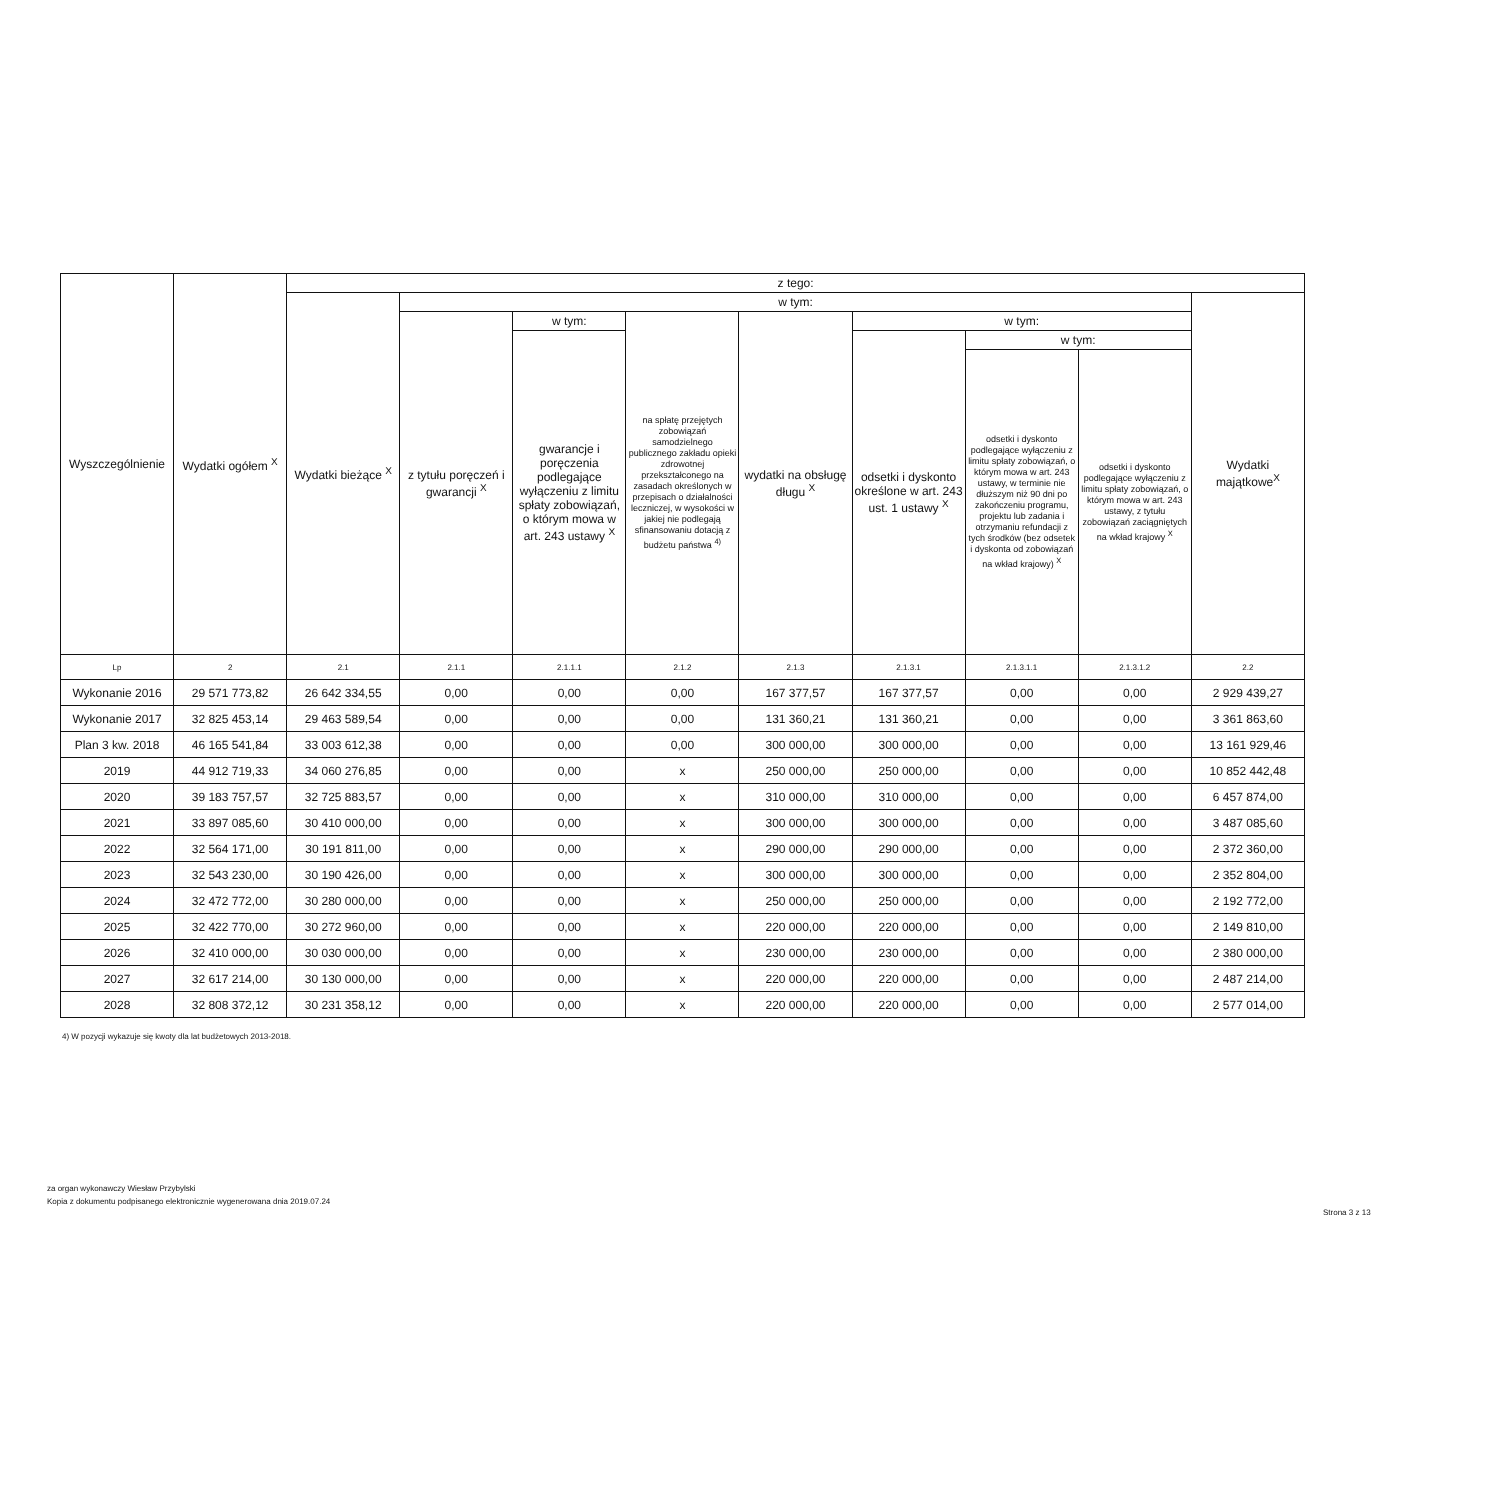| Wyszczególnienie | Wydatki ogółem <sup>X</sup> | z tego: | | | | | | | | |
| --- | --- | --- | --- | --- | --- | --- | --- | --- | --- | --- |
| | | Wydatki bieżące <sup>X</sup> | w tym: | | | | | | | Wydatki majątkowe<sup>X</sup> |
| | | | z tytułu poręczeń i gwarancji <sup>X</sup> | w tym: | na spłatę przejętych zobowiązań samodzielnego publicznego zakładu opieki zdrowotnej przekształconego na zasadach określonych w przepisach o działalności leczniczej, w wysokości w jakiej nie podlegają sfinansowaniu dotacją z budżetu państwa <sup>4)</sup> | wydatki na obsługę długu <sup>X</sup> | w tym: | | | |
| | | | | gwarancje i poręczenia podlegające wyłączeniu z limitu spłaty zobowiązań, o którym mowa w art. 243 ustawy <sup>X</sup> | | | odsetki i dyskonto określone w art. 243 ust. 1 ustawy <sup>X</sup> | w tym: | | |
| | | | | | | | | odsetki i dyskonto podlegające wyłączeniu z limitu spłaty zobowiązań, o którym mowa w art. 243 ustawy, w terminie nie dłuższym niż 90 dni po zakończeniu programu, projektu lub zadania i otrzymaniu refundacji z tych środków (bez odsetek i dyskonta od zobowiązań na wkład krajowy) <sup>X</sup> | odsetki i dyskonto podlegające wyłączeniu z limitu spłaty zobowiązań, o którym mowa w art. 243 ustawy, z tytułu zobowiązań zaciągniętych na wkład krajowy <sup>X</sup> | |
| Lp | 2 | 2.1 | 2.1.1 | 2.1.1.1 | 2.1.2 | 2.1.3 | 2.1.3.1 | 2.1.3.1.1 | 2.1.3.1.2 | 2.2 |
| Wykonanie 2016 | 29 571 773,82 | 26 642 334,55 | 0,00 | 0,00 | 0,00 | 167 377,57 | 167 377,57 | 0,00 | 0,00 | 2 929 439,27 |
| Wykonanie 2017 | 32 825 453,14 | 29 463 589,54 | 0,00 | 0,00 | 0,00 | 131 360,21 | 131 360,21 | 0,00 | 0,00 | 3 361 863,60 |
| Plan 3 kw. 2018 | 46 165 541,84 | 33 003 612,38 | 0,00 | 0,00 | 0,00 | 300 000,00 | 300 000,00 | 0,00 | 0,00 | 13 161 929,46 |
| 2019 | 44 912 719,33 | 34 060 276,85 | 0,00 | 0,00 | x | 250 000,00 | 250 000,00 | 0,00 | 0,00 | 10 852 442,48 |
| 2020 | 39 183 757,57 | 32 725 883,57 | 0,00 | 0,00 | x | 310 000,00 | 310 000,00 | 0,00 | 0,00 | 6 457 874,00 |
| 2021 | 33 897 085,60 | 30 410 000,00 | 0,00 | 0,00 | x | 300 000,00 | 300 000,00 | 0,00 | 0,00 | 3 487 085,60 |
| 2022 | 32 564 171,00 | 30 191 811,00 | 0,00 | 0,00 | x | 290 000,00 | 290 000,00 | 0,00 | 0,00 | 2 372 360,00 |
| 2023 | 32 543 230,00 | 30 190 426,00 | 0,00 | 0,00 | x | 300 000,00 | 300 000,00 | 0,00 | 0,00 | 2 352 804,00 |
| 2024 | 32 472 772,00 | 30 280 000,00 | 0,00 | 0,00 | x | 250 000,00 | 250 000,00 | 0,00 | 0,00 | 2 192 772,00 |
| 2025 | 32 422 770,00 | 30 272 960,00 | 0,00 | 0,00 | x | 220 000,00 | 220 000,00 | 0,00 | 0,00 | 2 149 810,00 |
| 2026 | 32 410 000,00 | 30 030 000,00 | 0,00 | 0,00 | x | 230 000,00 | 230 000,00 | 0,00 | 0,00 | 2 380 000,00 |
| 2027 | 32 617 214,00 | 30 130 000,00 | 0,00 | 0,00 | x | 220 000,00 | 220 000,00 | 0,00 | 0,00 | 2 487 214,00 |
| 2028 | 32 808 372,12 | 30 231 358,12 | 0,00 | 0,00 | x | 220 000,00 | 220 000,00 | 0,00 | 0,00 | 2 577 014,00 |
4) W pozycji wykazuje się kwoty dla lat budżetowych 2013-2018.
za organ wykonawczy Wiesław Przybylski
Kopia z dokumentu podpisanego elektronicznie wygenerowana dnia 2019.07.24
Strona 3 z 13